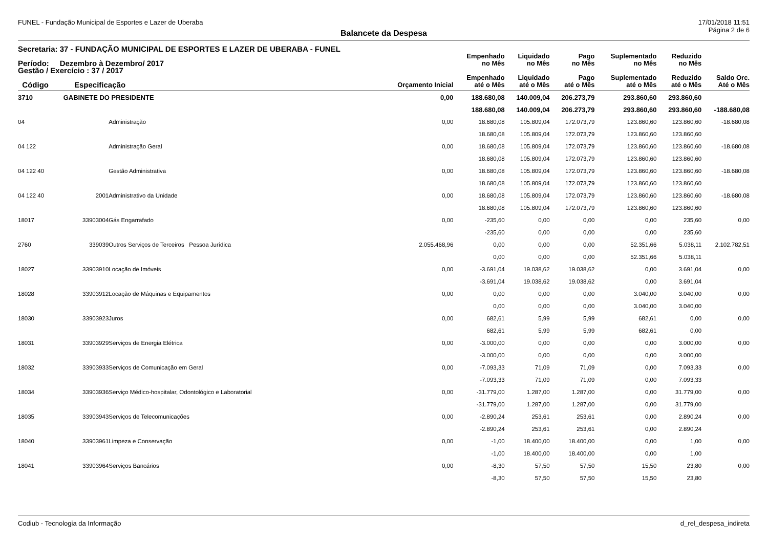FUNEL - Fundação Municipal de Esportes e Lazer de Uberaba 17/01/2018 11:51
Página 2 de 6
Balancete da Despesa
| Secretaria: 37 - FUNDAÇÃO MUNICIPAL DE ESPORTES E LAZER DE UBERABA - FUNEL | | | | | | | | | |
| --- | --- | --- | --- | --- | --- | --- | --- | --- | --- |
| Período: Dezembro à Dezembro/ 2017 | | | | Empenhado no Mês | Liquidado no Mês | Pago no Mês | Suplementado no Mês | Reduzido no Mês | |
| Gestão / Exercício : 37 / 2017 Código Especificação | | | Orçamento Inicial | Empenhado até o Mês | Liquidado até o Mês | Pago até o Mês | Suplementado até o Mês | Reduzido até o Mês | Saldo Orc. Até o Mês |
| 3710 | GABINETE DO PRESIDENTE | | 0,00 | 188.680,08 | 140.009,04 | 206.273,79 | 293.860,60 | 293.860,60 | |
| | | | | 188.680,08 | 140.009,04 | 206.273,79 | 293.860,60 | 293.860,60 | -188.680,08 |
| 04 | | Administração | 0,00 | 18.680,08 | 105.809,04 | 172.073,79 | 123.860,60 | 123.860,60 | -18.680,08 |
| | | | | 18.680,08 | 105.809,04 | 172.073,79 | 123.860,60 | 123.860,60 | |
| 04 122 | | Administração Geral | 0,00 | 18.680,08 | 105.809,04 | 172.073,79 | 123.860,60 | 123.860,60 | -18.680,08 |
| | | | | 18.680,08 | 105.809,04 | 172.073,79 | 123.860,60 | 123.860,60 | |
| 04 122 40 | | Gestão Administrativa | 0,00 | 18.680,08 | 105.809,04 | 172.073,79 | 123.860,60 | 123.860,60 | -18.680,08 |
| | | | | 18.680,08 | 105.809,04 | 172.073,79 | 123.860,60 | 123.860,60 | |
| 04 122 40 | 2001 | Administrativo da Unidade | 0,00 | 18.680,08 | 105.809,04 | 172.073,79 | 123.860,60 | 123.860,60 | -18.680,08 |
| | | | | 18.680,08 | 105.809,04 | 172.073,79 | 123.860,60 | 123.860,60 | |
| 18017 | 33903004 | Gás Engarrafado | 0,00 | -235,60 | 0,00 | 0,00 | 0,00 | 235,60 | 0,00 |
| | | | | -235,60 | 0,00 | 0,00 | 0,00 | 235,60 | |
| 2760 | 339039 | Outros Serviços de Terceiros Pessoa Jurídica | 2.055.468,96 | 0,00 | 0,00 | 0,00 | 52.351,66 | 5.038,11 | 2.102.782,51 |
| | | | | 0,00 | 0,00 | 0,00 | 52.351,66 | 5.038,11 | |
| 18027 | 33903910 | Locação de Imóveis | 0,00 | -3.691,04 | 19.038,62 | 19.038,62 | 0,00 | 3.691,04 | 0,00 |
| | | | | -3.691,04 | 19.038,62 | 19.038,62 | 0,00 | 3.691,04 | |
| 18028 | 33903912 | Locação de Máquinas e Equipamentos | 0,00 | 0,00 | 0,00 | 0,00 | 3.040,00 | 3.040,00 | 0,00 |
| | | | | 0,00 | 0,00 | 0,00 | 3.040,00 | 3.040,00 | |
| 18030 | 33903923 | Juros | 0,00 | 682,61 | 5,99 | 5,99 | 682,61 | 0,00 | 0,00 |
| | | | | 682,61 | 5,99 | 5,99 | 682,61 | 0,00 | |
| 18031 | 33903929 | Serviços de Energia Elétrica | 0,00 | -3.000,00 | 0,00 | 0,00 | 0,00 | 3.000,00 | 0,00 |
| | | | | -3.000,00 | 0,00 | 0,00 | 0,00 | 3.000,00 | |
| 18032 | 33903933 | Serviços de Comunicação em Geral | 0,00 | -7.093,33 | 71,09 | 71,09 | 0,00 | 7.093,33 | 0,00 |
| | | | | -7.093,33 | 71,09 | 71,09 | 0,00 | 7.093,33 | |
| 18034 | 33903936 | Serviço Médico-hospitalar, Odontológico e Laboratorial | 0,00 | -31.779,00 | 1.287,00 | 1.287,00 | 0,00 | 31.779,00 | 0,00 |
| | | | | -31.779,00 | 1.287,00 | 1.287,00 | 0,00 | 31.779,00 | |
| 18035 | 33903943 | Serviços de Telecomunicações | 0,00 | -2.890,24 | 253,61 | 253,61 | 0,00 | 2.890,24 | 0,00 |
| | | | | -2.890,24 | 253,61 | 253,61 | 0,00 | 2.890,24 | |
| 18040 | 33903961 | Limpeza e Conservação | 0,00 | -1,00 | 18.400,00 | 18.400,00 | 0,00 | 1,00 | 0,00 |
| | | | | -1,00 | 18.400,00 | 18.400,00 | 0,00 | 1,00 | |
| 18041 | 33903964 | Serviços Bancários | 0,00 | -8,30 | 57,50 | 57,50 | 15,50 | 23,80 | 0,00 |
| | | | | -8,30 | 57,50 | 57,50 | 15,50 | 23,80 | |
Codiub - Tecnologia da Informação d_rel_despesa_indireta